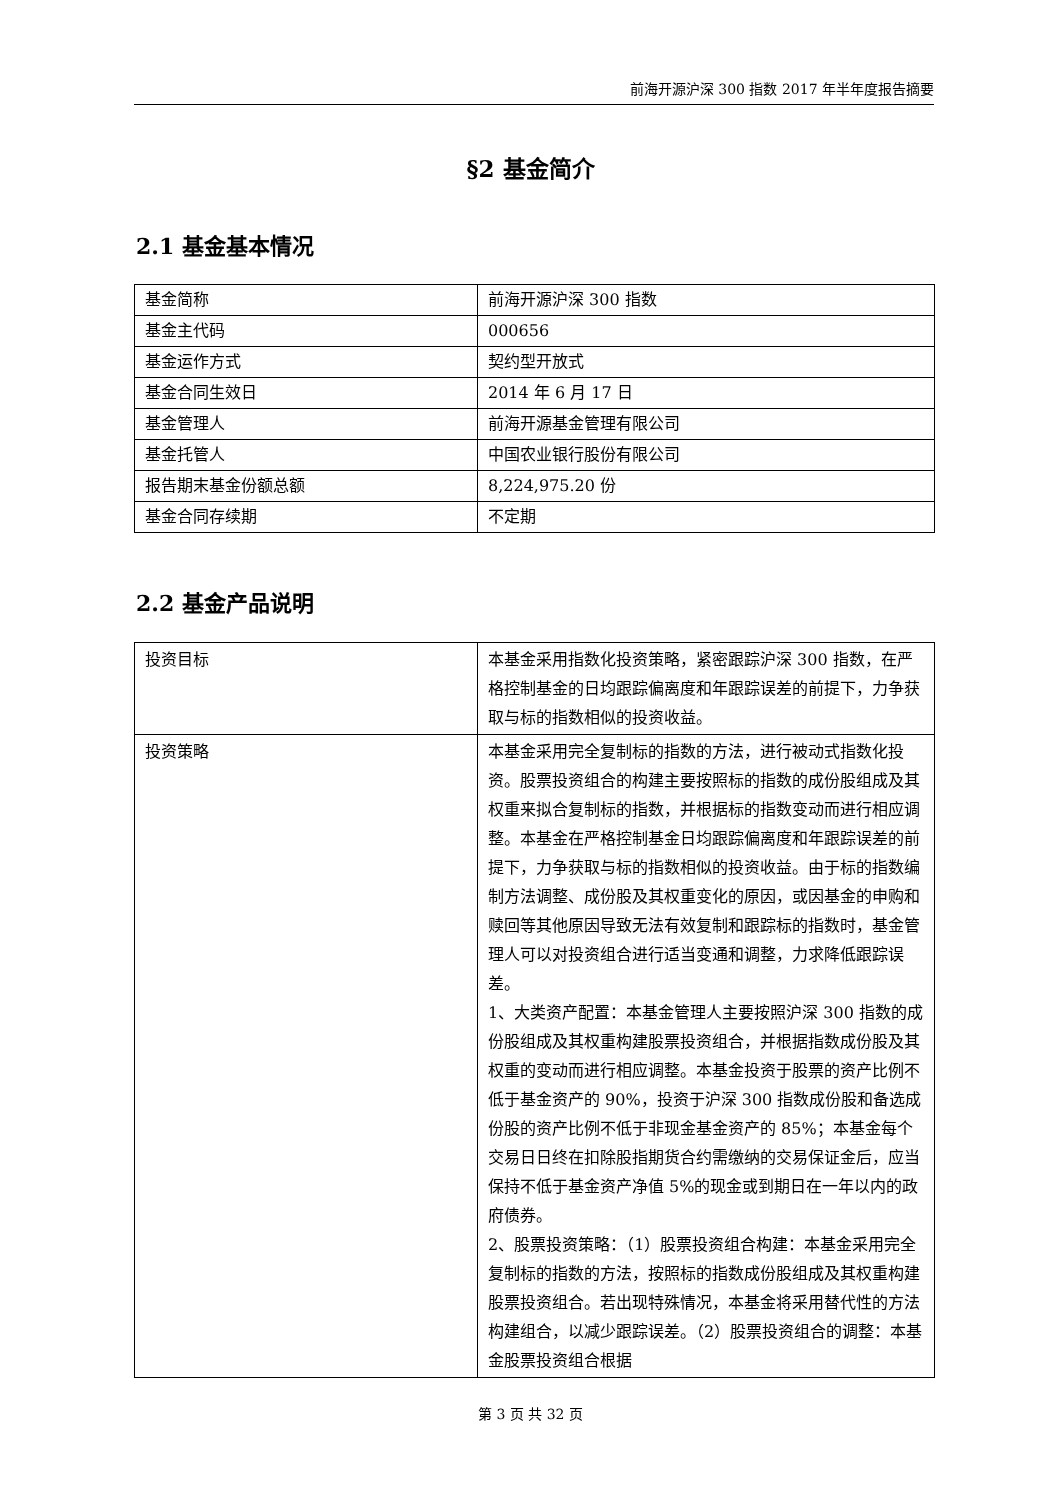前海开源沪深 300 指数 2017 年半年度报告摘要
§2 基金简介
2.1 基金基本情况
| 基金简称 | 前海开源沪深 300 指数 |
| 基金主代码 | 000656 |
| 基金运作方式 | 契约型开放式 |
| 基金合同生效日 | 2014 年 6 月 17 日 |
| 基金管理人 | 前海开源基金管理有限公司 |
| 基金托管人 | 中国农业银行股份有限公司 |
| 报告期末基金份额总额 | 8,224,975.20 份 |
| 基金合同存续期 | 不定期 |
2.2 基金产品说明
| 投资目标 | 本基金采用指数化投资策略，紧密跟踪沪深 300 指数，在严格控制基金的日均跟踪偏离度和年跟踪误差的前提下，力争获取与标的指数相似的投资收益。 |
| 投资策略 | 本基金采用完全复制标的指数的方法，进行被动式指数化投资。股票投资组合的构建主要按照标的指数的成份股组成及其权重来拟合复制标的指数，并根据标的指数变动而进行相应调整。本基金在严格控制基金日均跟踪偏离度和年跟踪误差的前提下，力争获取与标的指数相似的投资收益。由于标的指数编制方法调整、成份股及其权重变化的原因，或因基金的申购和赎回等其他原因导致无法有效复制和跟踪标的指数时，基金管理人可以对投资组合进行适当变通和调整，力求降低跟踪误差。 1、大类资产配置：本基金管理人主要按照沪深 300 指数的成份股组成及其权重构建股票投资组合，并根据指数成份股及其权重的变动而进行相应调整。本基金投资于股票的资产比例不低于基金资产的 90%，投资于沪深 300 指数成份股和备选成份股的资产比例不低于非现金基金资产的 85%；本基金每个交易日日终在扣除股指期货合约需缴纳的交易保证金后，应当保持不低于基金资产净值 5%的现金或到期日在一年以内的政府债券。 2、股票投资策略：（1）股票投资组合构建：本基金采用完全复制标的指数的方法，按照标的指数成份股组成及其权重构建股票投资组合。若出现特殊情况，本基金将采用替代性的方法构建组合，以减少跟踪误差。（2）股票投资组合的调整：本基金股票投资组合根据 |
第 3 页 共 32 页